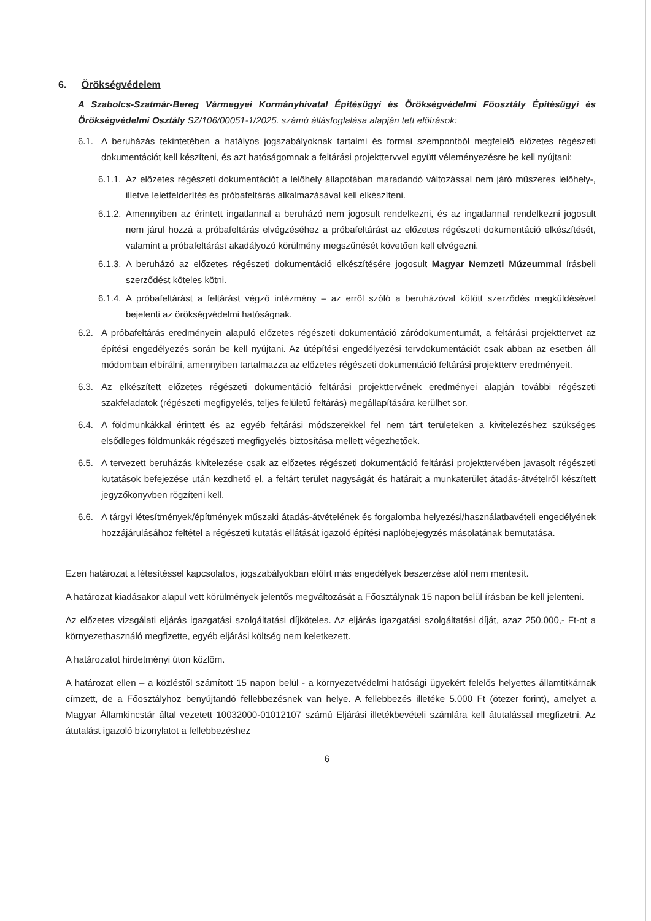6. Örökségvédelem
A Szabolcs-Szatmár-Bereg Vármegyei Kormányhivatal Építésügyi és Örökségvédelmi Főosztály Építésügyi és Örökségvédelmi Osztály SZ/106/00051-1/2025. számú állásfoglalása alapján tett előírások:
6.1. A beruházás tekintetében a hatályos jogszabályoknak tartalmi és formai szempontból megfelelő előzetes régészeti dokumentációt kell készíteni, és azt hatóságomnak a feltárási projekttervvel együtt véleményezésre be kell nyújtani:
6.1.1. Az előzetes régészeti dokumentációt a lelőhely állapotában maradandó változással nem járó műszeres lelőhely-, illetve leletfelderítés és próbafeltárás alkalmazásával kell elkészíteni.
6.1.2. Amennyiben az érintett ingatlannal a beruházó nem jogosult rendelkezni, és az ingatlannal rendelkezni jogosult nem járul hozzá a próbafeltárás elvégzéséhez a próbafeltárást az előzetes régészeti dokumentáció elkészítését, valamint a próbafeltárást akadályozó körülmény megszűnését követően kell elvégezni.
6.1.3. A beruházó az előzetes régészeti dokumentáció elkészítésére jogosult Magyar Nemzeti Múzeummal írásbeli szerződést köteles kötni.
6.1.4. A próbafeltárást a feltárást végző intézmény – az erről szóló a beruházóval kötött szerződés megküldésével bejelenti az örökségvédelmi hatóságnak.
6.2. A próbafeltárás eredményein alapuló előzetes régészeti dokumentáció záródokumentumát, a feltárási projekttervet az építési engedélyezés során be kell nyújtani. Az útépítési engedélyezési tervdokumentációt csak abban az esetben áll módomban elbírálni, amennyiben tartalmazza az előzetes régészeti dokumentáció feltárási projektterv eredményeit.
6.3. Az elkészített előzetes régészeti dokumentáció feltárási projekttervének eredményei alapján további régészeti szakfeladatok (régészeti megfigyelés, teljes felületű feltárás) megállapítására kerülhet sor.
6.4. A földmunkákkal érintett és az egyéb feltárási módszerekkel fel nem tárt területeken a kivitelezéshez szükséges elsődleges földmunkák régészeti megfigyelés biztosítása mellett végezhetőek.
6.5. A tervezett beruházás kivitelezése csak az előzetes régészeti dokumentáció feltárási projekttervében javasolt régészeti kutatások befejezése után kezdhető el, a feltárt terület nagyságát és határait a munkaterület átadás-átvételről készített jegyzőkönyvben rögzíteni kell.
6.6. A tárgyi létesítmények/építmények műszaki átadás-átvételének és forgalomba helyezési/használatbavételi engedélyének hozzájárulásához feltétel a régészeti kutatás ellátását igazoló építési naplóbejegyzés másolatának bemutatása.
Ezen határozat a létesítéssel kapcsolatos, jogszabályokban előírt más engedélyek beszerzése alól nem mentesít.
A határozat kiadásakor alapul vett körülmények jelentős megváltozását a Főosztálynak 15 napon belül írásban be kell jelenteni.
Az előzetes vizsgálati eljárás igazgatási szolgáltatási díjköteles. Az eljárás igazgatási szolgáltatási díját, azaz 250.000,- Ft-ot a környezethasználó megfizette, egyéb eljárási költség nem keletkezett.
A határozatot hirdetményi úton közlöm.
A határozat ellen – a közléstől számított 15 napon belül - a környezetvédelmi hatósági ügyekért felelős helyettes államtitkárnak címzett, de a Főosztályhoz benyújtandó fellebbezésnek van helye. A fellebbezés illetéke 5.000 Ft (ötezer forint), amelyet a Magyar Államkincstár által vezetett 10032000-01012107 számú Eljárási illetékbevételi számlára kell átutalással megfizetni. Az átutalást igazoló bizonylatot a fellebbezéshez
6